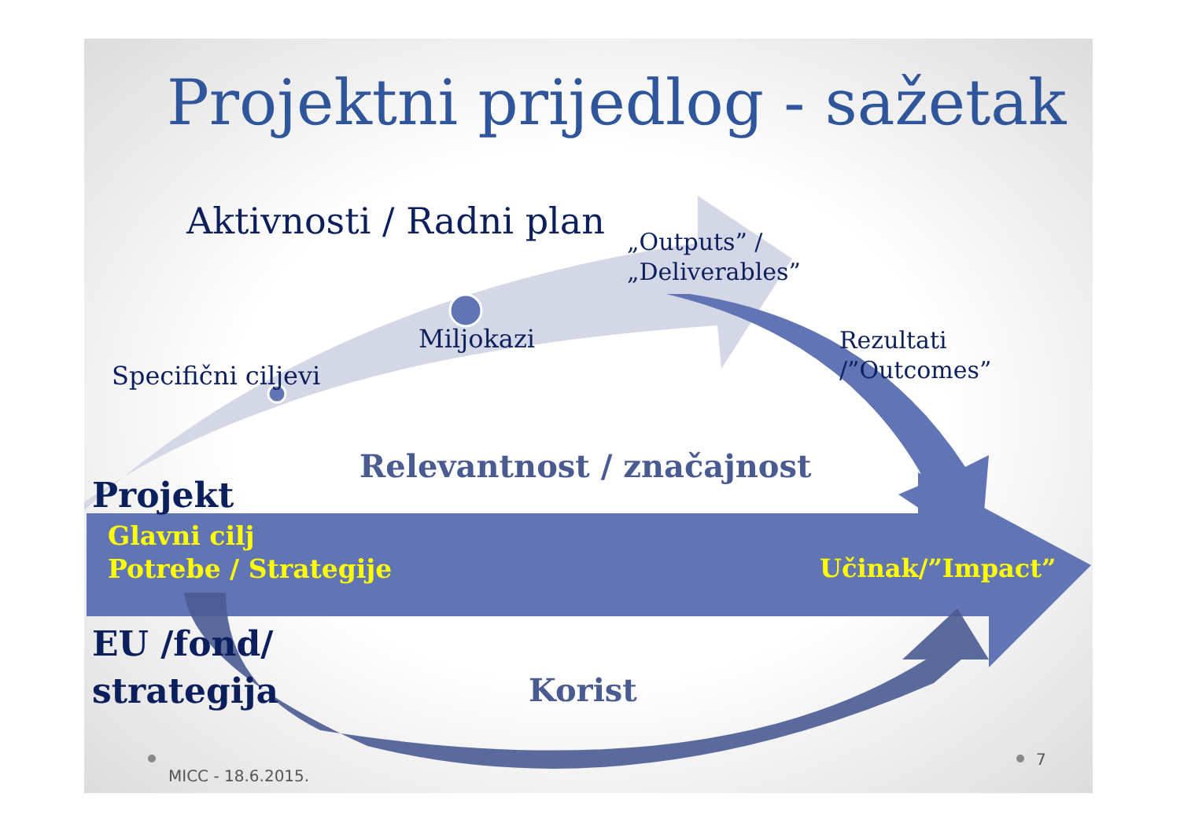Projektni prijedlog - sažetak
Aktivnosti / Radni plan
„Outputs” /
„Deliverables”
Miljokazi
Specifični ciljevi
Rezultati
/”Outcomes”
Relevantnost / značajnost
Projekt
Glavni cilj
Potrebe / Strategije
Učinak/”Impact”
EU /fond/
strategija
Korist
MICC - 18.6.2015.
7